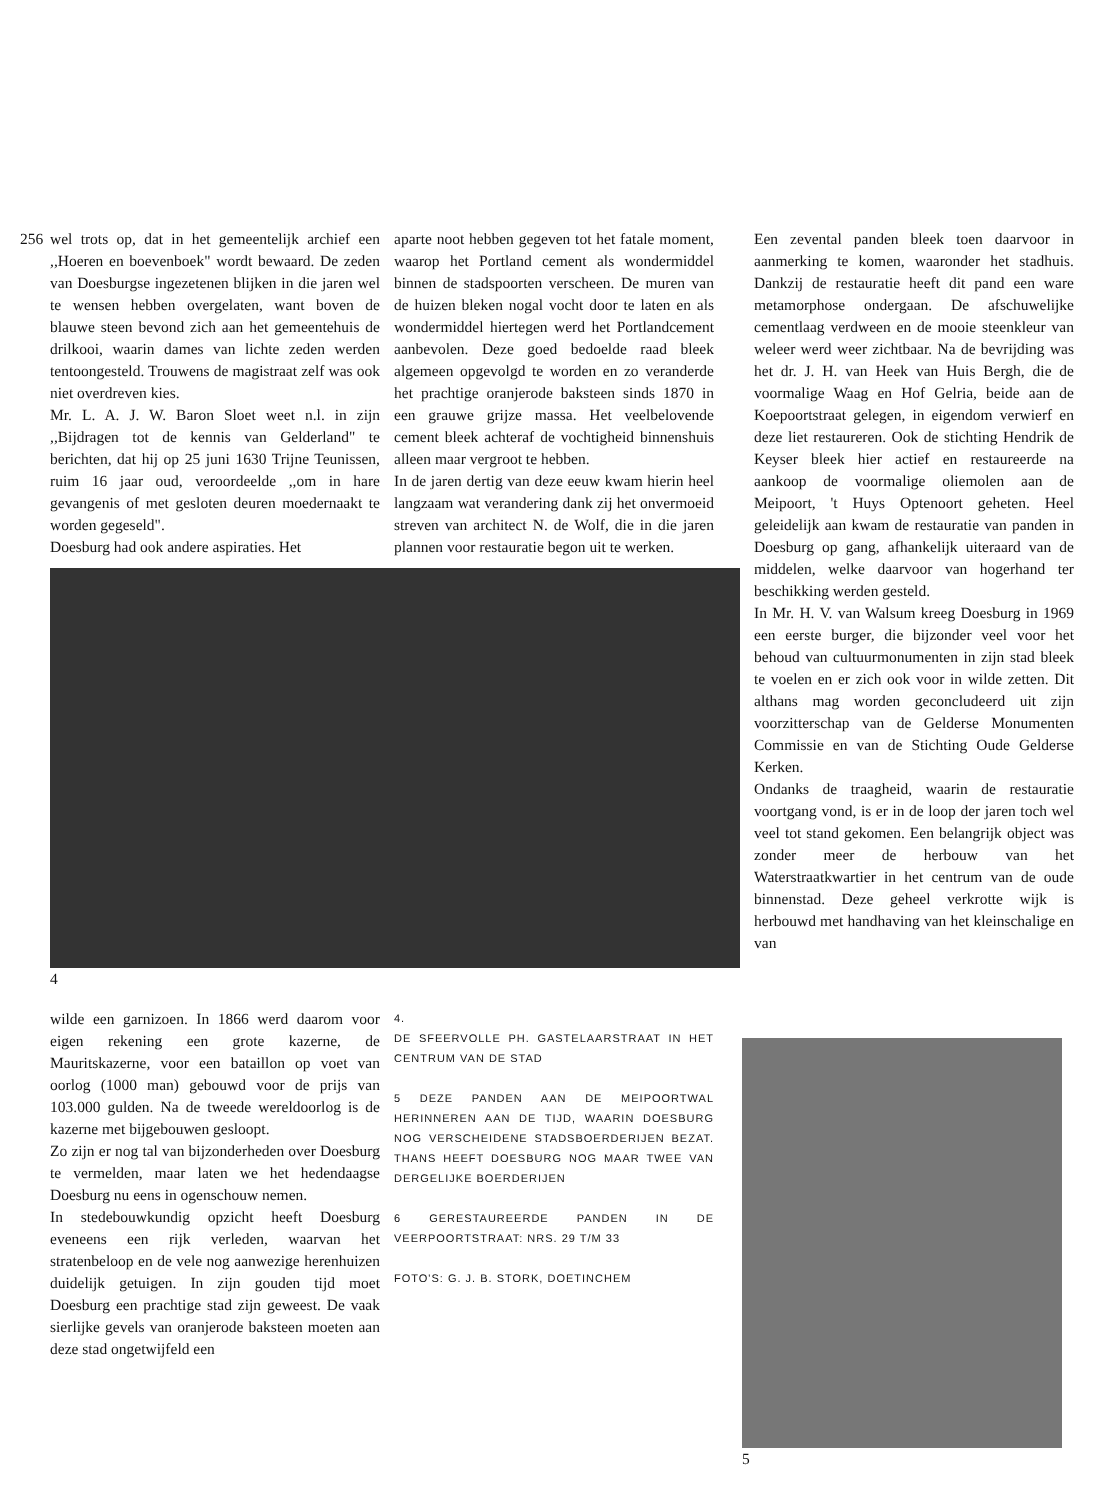256 wel trots op, dat in het gemeentelijk archief een ,,Hoeren en boevenboek" wordt bewaard. De zeden van Doesburgse ingezetenen blijken in die jaren wel te wensen hebben overgelaten, want boven de blauwe steen bevond zich aan het gemeentehuis de drilkooi, waarin dames van lichte zeden werden tentoongesteld. Trouwens de magistraat zelf was ook niet overdreven kies.
Mr. L. A. J. W. Baron Sloet weet n.l. in zijn ,,Bijdragen tot de kennis van Gelderland" te berichten, dat hij op 25 juni 1630 Trijne Teunissen, ruim 16 jaar oud, veroordeelde ,,om in hare gevangenis of met gesloten deuren moedernaakt te worden gegeseld".
Doesburg had ook andere aspiraties. Het
aparte noot hebben gegeven tot het fatale moment, waarop het Portland cement als wondermiddel binnen de stadspoorten verscheen. De muren van de huizen bleken nogal vocht door te laten en als wondermiddel hiertegen werd het Portlandcement aanbevolen. Deze goed bedoelde raad bleek algemeen opgevolgd te worden en zo veranderde het prachtige oranjerode baksteen sinds 1870 in een grauwe grijze massa. Het veelbelovende cement bleek achteraf de vochtigheid binnenshuis alleen maar vergroot te hebben.
In de jaren dertig van deze eeuw kwam hierin heel langzaam wat verandering dank zij het onvermoeid streven van architect N. de Wolf, die in die jaren plannen voor restauratie begon uit te werken.
4
Een zevental panden bleek toen daarvoor in aanmerking te komen, waaronder het stadhuis. Dankzij de restauratie heeft dit pand een ware metamorphose ondergaan. De afschuwelijke cementlaag verdween en de mooie steenkleur van weleer werd weer zichtbaar. Na de bevrijding was het dr. J. H. van Heek van Huis Bergh, die de voormalige Waag en Hof Gelria, beide aan de Koepoortstraat gelegen, in eigendom verwierf en deze liet restaureren. Ook de stichting Hendrik de Keyser bleek hier actief en restaureerde na aankoop de voormalige oliemolen aan de Meipoort, 't Huys Optenoort geheten. Heel geleidelijk aan kwam de restauratie van panden in Doesburg op gang, afhankelijk uiteraard van de middelen, welke daarvoor van hogerhand ter beschikking werden gesteld.
In Mr. H. V. van Walsum kreeg Doesburg in 1969 een eerste burger, die bijzonder veel voor het behoud van cultuurmonumenten in zijn stad bleek te voelen en er zich ook voor in wilde zetten. Dit althans mag worden geconcludeerd uit zijn voorzitterschap van de Gelderse Monumenten Commissie en van de Stichting Oude Gelderse Kerken.
Ondanks de traagheid, waarin de restauratie voortgang vond, is er in de loop der jaren toch wel veel tot stand gekomen. Een belangrijk object was zonder meer de herbouw van het Waterstraatkwartier in het centrum van de oude binnenstad. Deze geheel verkrotte wijk is herbouwd met handhaving van het kleinschalige en van
wilde een garnizoen. In 1866 werd daarom voor eigen rekening een grote kazerne, de Mauritskazerne, voor een bataillon op voet van oorlog (1000 man) gebouwd voor de prijs van 103.000 gulden. Na de tweede wereldoorlog is de kazerne met bijgebouwen gesloopt.
Zo zijn er nog tal van bijzonderheden over Doesburg te vermelden, maar laten we het hedendaagse Doesburg nu eens in ogenschouw nemen.
In stedebouwkundig opzicht heeft Doesburg eveneens een rijk verleden, waarvan het stratenbeloop en de vele nog aanwezige herenhuizen duidelijk getuigen. In zijn gouden tijd moet Doesburg een prachtige stad zijn geweest. De vaak sierlijke gevels van oranjerode baksteen moeten aan deze stad ongetwijfeld een
4.
DE SFEERVOLLE PH. GASTELAARSTRAAT IN HET CENTRUM VAN DE STAD
5 DEZE PANDEN AAN DE MEIPOORTWAL HERINNEREN AAN DE TIJD, WAARIN DOESBURG NOG VERSCHEIDENE STADSBOERDERIJEN BEZAT. THANS HEEFT DOESBURG NOG MAAR TWEE VAN DERGELIJKE BOERDERIJEN
6 GERESTAUREERDE PANDEN IN DE VEERPOORTSTRAAT: NRS. 29 T/M 33
FOTO'S: G. J. B. STORK, DOETINCHEM
5